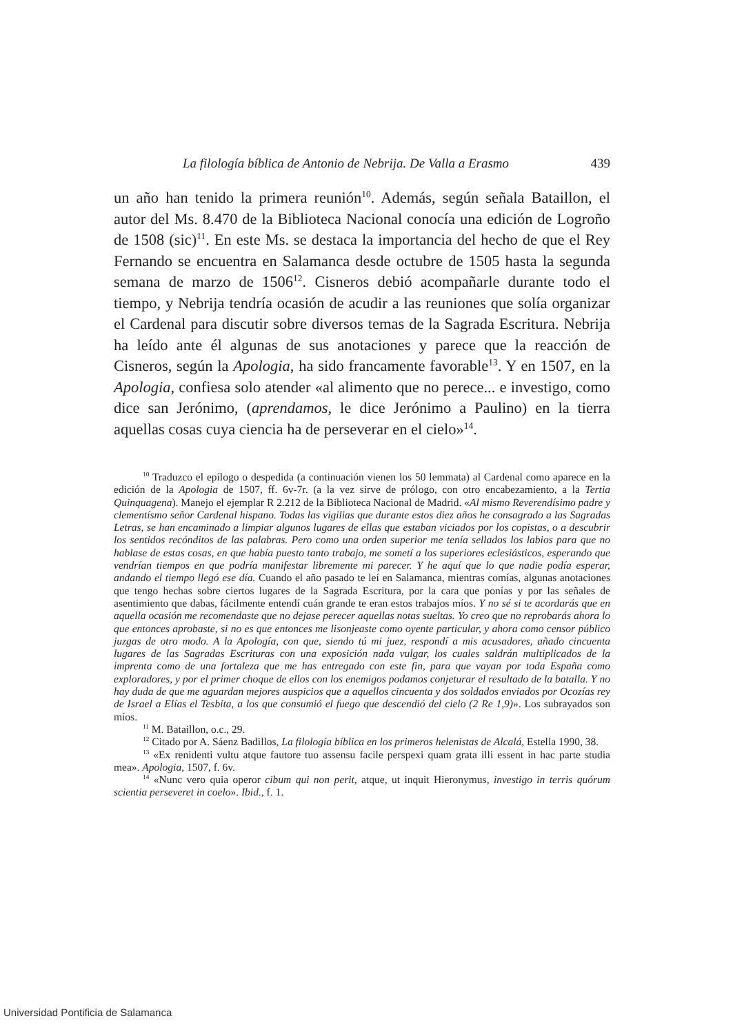La filología bíblica de Antonio de Nebrija. De Valla a Erasmo 439
un año han tenido la primera reunión<sup>10</sup>. Además, según señala Bataillon, el autor del Ms. 8.470 de la Biblioteca Nacional conocía una edición de Logroño de 1508 (sic)<sup>11</sup>. En este Ms. se destaca la importancia del hecho de que el Rey Fernando se encuentra en Salamanca desde octubre de 1505 hasta la segunda semana de marzo de 1506<sup>12</sup>. Cisneros debió acompañarle durante todo el tiempo, y Nebrija tendría ocasión de acudir a las reuniones que solía organizar el Cardenal para discutir sobre diversos temas de la Sagrada Escritura. Nebrija ha leído ante él algunas de sus anotaciones y parece que la reacción de Cisneros, según la Apologia, ha sido francamente favorable<sup>13</sup>. Y en 1507, en la Apologia, confiesa solo atender «al alimento que no perece... e investigo, como dice san Jerónimo, (aprendamos, le dice Jerónimo a Paulino) en la tierra aquellas cosas cuya ciencia ha de perseverar en el cielo»<sup>14</sup>.
<sup>10</sup> Traduzco el epílogo o despedida (a continuación vienen los 50 lemmata) al Cardenal como aparece en la edición de la Apologia de 1507, ff. 6v-7r. (a la vez sirve de prólogo, con otro encabezamiento, a la Tertia Quinquagena). Manejo el ejemplar R 2.212 de la Biblioteca Nacional de Madrid. «Al mismo Reverendísimo padre y clementísmo señor Cardenal hispano. Todas las vigilias que durante estos diez años he consagrado a las Sagradas Letras, se han encaminado a limpiar algunos lugares de ellas que estaban viciados por los copistas, o a descubrir los sentidos recónditos de las palabras. Pero como una orden superior me tenía sellados los labios para que no hablase de estas cosas, en que había puesto tanto trabajo, me sometí a los superiores eclesiásticos, esperando que vendrían tiempos en que podría manifestar libremente mi parecer. Y he aquí que lo que nadie podía esperar, andando el tiempo llegó ese día. Cuando el año pasado te leí en Salamanca, mientras comías, algunas anotaciones que tengo hechas sobre ciertos lugares de la Sagrada Escritura, por la cara que ponías y por las señales de asentimiento que dabas, fácilmente entendí cuán grande te eran estos trabajos míos. Y no sé si te acordarás que en aquella ocasión me recomendaste que no dejase perecer aquellas notas sueltas. Yo creo que no reprobarás ahora lo que entonces aprobaste, si no es que entonces me lisonjeaste como oyente particular, y ahora como censor público juzgas de otro modo. A la Apología, con que, siendo tú mi juez, respondí a mis acusadores, añado cincuenta lugares de las Sagradas Escrituras con una exposición nada vulgar, los cuales saldrán multiplicados de la imprenta como de una fortaleza que me has entregado con este fin, para que vayan por toda España como exploradores, y por el primer choque de ellos con los enemigos podamos conjeturar el resultado de la batalla. Y no hay duda de que me aguardan mejores auspicios que a aquellos cincuenta y dos soldados enviados por Ocozías rey de Israel a Elías el Tesbita, a los que consumió el fuego que descendió del cielo (2 Re 1,9)». Los subrayados son míos.
<sup>11</sup> M. Bataillon, o.c., 29.
<sup>12</sup> Citado por A. Sáenz Badillos, La filología bíblica en los primeros helenistas de Alcalá, Estella 1990, 38.
<sup>13</sup> «Ex renidenti vultu atque fautore tuo assensu facile perspexi quam grata illi essent in hac parte studia mea». Apologia, 1507, f. 6v.
<sup>14</sup> «Nunc vero quia operor cibum qui non perit, atque, ut inquit Hieronymus, investigo in terris quórum scientia perseveret in coelo». Ibid., f. 1.
Universidad Pontificia de Salamanca